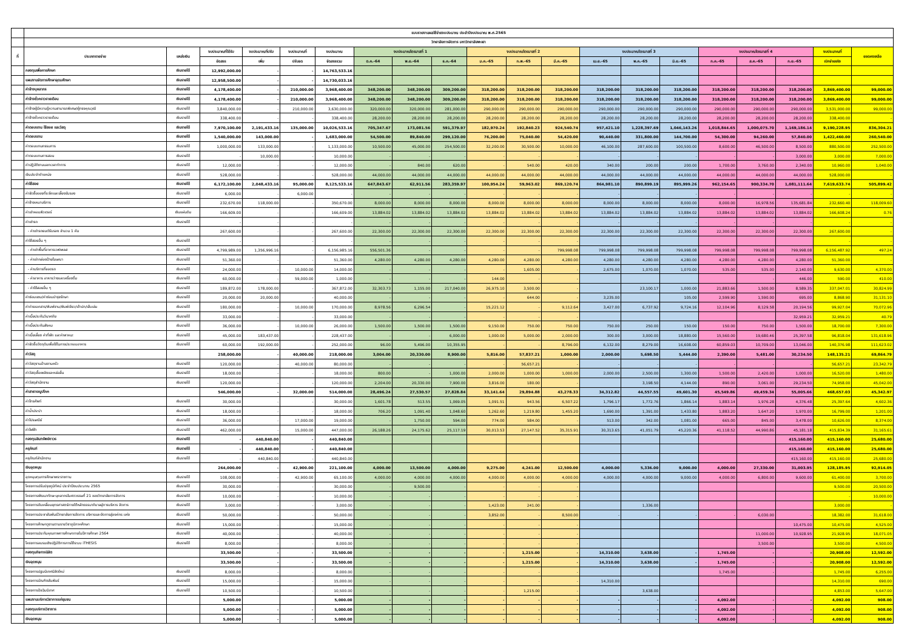| | แบบรายงานผลใช้จ่ายงบประมาณ ประจำปีงบประมาณ พ.ศ.2565 | | | | | | | | | | | | | | | | | | | |
| --- | --- | --- | --- | --- | --- | --- | --- | --- | --- | --- | --- | --- | --- | --- | --- | --- | --- | --- | --- | --- |
| | วิทยาลัยการจัดการ มหาวิทยาลัยพะเยา | | | | | | | | | | | | | | | | | | | |
| ที่ | ประเภทรายจ่าย | แหล่งเงิน | งบประมาณที่ได้รับ | งบประมาณที่ปรับ | งบประมาณที่ | งบประมาณ | งบประมาณไตรมาสที่ 1 | | | งบประมาณไตรมาสที่ 2 | | | งบประมาณไตรมาสที่ 3 | | | งบประมาณไตรมาสที่ 4 | | | งบประมาณที่ | ยอดคงเหลือ |
| | | | จัดสรร | เพิ่ม | ปรับลด | จัดสรรรวม | ต.ค.-64 | พ.ย.-64 | ธ.ค.-64 | ม.ค.-65 | ก.พ.-65 | มี.ค.-65 | เม.ย.-65 | พ.ค.-65 | มิ.ย.-65 | ก.ค.-65 | ส.ค.-65 | ก.ย.-65 | เบิกจ่ายจริง | |
| | กองทุนเพื่อการศึกษา | เงินรายได้ | 12,992,000.00 | - | - | 14,763,533.16 | | | | | | | | | | | | | | |
| | แผนงานจัดการศึกษาอุดมศึกษา | เงินรายได้ | 12,958,500.00 | - | - | 14,730,033.16 | | | | | | | | | | | | | | |
| | ค่าจ้างบุคลากร | เงินรายได้ | 4,178,400.00 | - | 210,000.00 | 3,968,400.00 | 348,200.00 | 348,200.00 | 309,200.00 | 318,200.00 | 318,200.00 | 318,200.00 | 318,200.00 | 318,200.00 | 318,200.00 | 318,200.00 | 318,200.00 | 318,200.00 | 3,869,400.00 | 99,000.00 |
| | ค่าจ้างชั่วคราวรายเดือน | เงินรายได้ | 4,178,400.00 | - | 210,000.00 | 3,968,400.00 | 348,200.00 | 348,200.00 | 309,200.00 | 318,200.00 | 318,200.00 | 318,200.00 | 318,200.00 | 318,200.00 | 318,200.00 | 318,200.00 | 318,200.00 | 318,200.00 | 3,869,400.00 | 99,000.00 |
| | ค่าจ้างผู้มีความรู้ความสามารถพิเศษ/ผู้ทรงคุณวุฒิ | เงินรายได้ | 3,840,000.00 | - | 210,000.00 | 3,630,000.00 | 320,000.00 | 320,000.00 | 281,000.00 | 290,000.00 | 290,000.00 | 290,000.00 | 290,000.00 | 290,000.00 | 290,000.00 | 290,000.00 | 290,000.00 | 290,000.00 | 3,531,000.00 | 99,000.00 |
| | ค่าจ้างชั่วคราวรายเดือน | เงินรายได้ | 338,400.00 | - | - | 338,400.00 | 28,200.00 | 28,200.00 | 28,200.00 | 28,200.00 | 28,200.00 | 28,200.00 | 28,200.00 | 28,200.00 | 28,200.00 | 28,200.00 | 28,200.00 | 28,200.00 | 338,400.00 | - |
| | ค่าตอบแทน ใช้สอย และวัสดุ | เงินรายได้ | 7,970,100.00 | 2,191,433.16 | 135,000.00 | 10,026,533.16 | 705,347.67 | 173,081.56 | 591,379.97 | 182,970.24 | 192,840.23 | 924,540.74 | 957,421.10 | 1,228,397.69 | 1,046,143.26 | 1,018,844.65 | 1,000,075.70 | 1,169,186.14 | 9,190,228.95 | 836,304.21 |
| | ค่าตอบแทน | เงินรายได้ | 1,540,000.00 | 143,000.00 | - | 1,683,000.00 | 54,500.00 | 89,840.00 | 299,120.00 | 76,200.00 | 75,040.00 | 54,420.00 | 90,440.00 | 331,800.00 | 144,700.00 | 54,300.00 | 94,260.00 | 57,840.00 | 1,422,460.00 | 260,540.00 |
| | ค่าตอบแทนกรรมการ | เงินรายได้ | 1,000,000.00 | 133,000.00 | - | 1,133,000.00 | 10,500.00 | 45,000.00 | 254,500.00 | 32,200.00 | 30,500.00 | 10,000.00 | 46,100.00 | 287,600.00 | 100,500.00 | 8,600.00 | 46,500.00 | 8,500.00 | 880,500.00 | 252,500.00 |
| | ค่าตอบแทนการสอน | เงินรายได้ | - | 10,000.00 | - | 10,000.00 | - | - | - | - | - | - | - | - | - | - | - | 3,000.00 | 3,000.00 | 7,000.00 |
| | ค่าปฏิบัติงานนอกเวลาทำการ | เงินรายได้ | 12,000.00 | - | - | 12,000.00 | - | 840.00 | 620.00 | - | 540.00 | 420.00 | 340.00 | 200.00 | 200.00 | 1,700.00 | 3,760.00 | 2,340.00 | 10,960.00 | 1,040.00 |
| | เงินประจำตำแหน่ง | เงินรายได้ | 528,000.00 | - | - | 528,000.00 | 44,000.00 | 44,000.00 | 44,000.00 | 44,000.00 | 44,000.00 | 44,000.00 | 44,000.00 | 44,000.00 | 44,000.00 | 44,000.00 | 44,000.00 | 44,000.00 | 528,000.00 | - |
| | ค่าใช้สอย | เงินรายได้ | 6,172,100.00 | 2,048,433.16 | 95,000.00 | 8,125,533.16 | 647,843.67 | 62,911.56 | 283,359.97 | 100,954.24 | 59,963.02 | 869,120.74 | 864,981.10 | 890,899.19 | 895,999.26 | 962,154.65 | 900,334.70 | 1,081,111.64 | 7,619,633.74 | 505,899.42 |
| | ค่าจัดซื้อของที่ระลึกและเลี้ยงรับรอง | เงินรายได้ | 6,000.00 | - | 6,000.00 | - | - | - | - | - | - | - | - | - | - | - | - | - | - | - |
| | ค่าจ้างเหมาบริการ | เงินรายได้ | 232,670.00 | 118,000.00 | - | 350,670.00 | 8,000.00 | 8,000.00 | 8,000.00 | 8,000.00 | 8,000.00 | 8,000.00 | 8,000.00 | 8,000.00 | 8,000.00 | 8,000.00 | 16,978.56 | 135,681.84 | 232,660.40 | 118,009.60 |
| | ค่าเช่าคอมพิวเตอร์ | เงินแผ่นดิน | 166,609.00 | - | - | 166,609.00 | 13,884.02 | 13,884.02 | 13,884.02 | 13,884.02 | 13,884.02 | 13,884.02 | 13,884.02 | 13,884.02 | 13,884.02 | 13,884.02 | 13,884.02 | 13,884.02 | 166,608.24 | 0.76 |
| | ค่าเช่ารถ | เงินรายได้ | - | - | - | - | - | - | - | - | - | - | - | - | - | - | - | - | - | - |
| | - ค่าเช่ารถยนต์รับรอง จำนวน 1 คัน | | 267,600.00 | - | - | 267,600.00 | 22,300.00 | 22,300.00 | 22,300.00 | 22,300.00 | 22,300.00 | 22,300.00 | 22,300.00 | 22,300.00 | 22,300.00 | 22,300.00 | 22,300.00 | 22,300.00 | 267,600.00 | - |
| | ค่าใช้สอยอื่น ๆ | เงินรายได้ | - | - | - | - | - | - | - | - | - | - | | | | | | | - | - |
| | - ค่าเช่าพื้นที่อาคารเวฟเพลส | เงินรายได้ | 4,799,989.00 | 1,356,996.16 | - | 6,156,985.16 | 556,501.36 | - | - | - | - | 799,998.08 | 799,998.08 | 799,998.08 | 799,998.08 | 799,998.08 | 799,998.08 | 799,998.08 | 6,156,487.92 | 497.24 |
| | - ค่าเช่ากล่องป้ายโฆษณา | เงินรายได้ | 51,360.00 | - | - | 51,360.00 | 4,280.00 | 4,280.00 | 4,280.00 | 4,280.00 | 4,280.00 | 4,280.00 | 4,280.00 | 4,280.00 | 4,280.00 | 4,280.00 | 4,280.00 | 4,280.00 | 51,360.00 | - |
| | - ค่าบริการที่จอดรถ | เงินรายได้ | 24,000.00 | - | 10,000.00 | 14,000.00 | - | - | - | - | 1,605.00 | - | 2,675.00 | 1,070.00 | 1,070.00 | 535.00 | 535.00 | 2,140.00 | 9,630.00 | 4,370.00 |
| | - ค่าอาหาร อาหารว่างและเครื่องดื่ม | เงินรายได้ | 60,000.00 | - | 59,000.00 | 1,000.00 | - | - | - | 144.00 | - | - | | | | | - | 446.00 | 590.00 | 410.00 |
| | - ค่าใช้สอยอื่น ๆ | เงินรายได้ | 189,872.00 | 178,000.00 | - | 367,872.00 | 32,303.73 | 1,155.00 | 217,040.00 | 26,975.10 | 3,500.00 | - | | 23,100.17 | 1,000.00 | 21,883.66 | 1,500.00 | 8,589.35 | 337,047.01 | 30,824.99 |
| | ค่าซ่อมแซม/ค่าซ่อมบำรุงรักษา | เงินรายได้ | 20,000.00 | 20,000.00 | - | 40,000.00 | - | - | - | - | 644.00 | - | 3,235.00 | | 105.00 | 2,599.90 | 1,590.00 | 695.00 | 8,868.90 | 31,131.10 |
| | ค่าถ่ายเอกสาร/พิมพ์งาน/พิมพ์เขียว/เข้าปก/เย็บเล่ม | เงินรายได้ | 180,000.00 | - | 10,000.00 | 170,000.00 | 8,978.56 | 6,296.54 | - | 15,221.12 | - | 9,112.64 | 3,427.00 | 6,737.92 | 9,724.16 | 12,104.96 | 8,129.58 | 20,194.56 | 99,927.04 | 70,072.96 |
| | ค่าเบี้ยประกันวินาศภัย | เงินรายได้ | 33,000.00 | - | - | 33,000.00 | - | - | - | - | - | - | | | | | | 32,959.21 | 32,959.21 | 40.79 |
| | ค่าเบี้ยประกันสังคม | เงินรายได้ | 36,000.00 | - | 10,000.00 | 26,000.00 | 1,500.00 | 1,500.00 | 1,500.00 | 9,150.00 | 750.00 | 750.00 | 750.00 | 250.00 | 150.00 | 150.00 | 750.00 | 1,500.00 | 18,700.00 | 7,300.00 |
| | ค่าเบี้ยเลี้ยง ค่าที่พัก และค่าพาหนะ | เงินรายได้ | 45,000.00 | 183,437.00 | - | 228,437.00 | - | - | 6,000.00 | 1,000.00 | 5,000.00 | 2,000.00 | 300.00 | 3,000.00 | 18,880.00 | 15,560.00 | 19,680.46 | 25,397.58 | 96,818.04 | 131,618.96 |
| | ค่าจัดซื้อวัตถุดิบเพื่อใช้ในการประกอบอาหาร | เงินรายได้ | 60,000.00 | 192,000.00 | - | 252,000.00 | 96.00 | 5,496.00 | 10,355.95 | - | - | 8,796.00 | 6,132.00 | 8,279.00 | 16,608.00 | 60,859.03 | 10,709.00 | 13,046.00 | 140,376.98 | 111,623.02 |
| | ค่าวัสดุ | | 258,000.00 | - | 40,000.00 | 218,000.00 | 3,004.00 | 20,330.00 | 8,900.00 | 5,816.00 | 57,837.21 | 1,000.00 | 2,000.00 | 5,698.50 | 5,444.00 | 2,390.00 | 5,481.00 | 30,234.50 | 148,135.21 | 69,864.79 |
| | ค่าวัสดุงานบ้านงานครัว | เงินรายได้ | 120,000.00 | - | 40,000.00 | 80,000.00 | - | - | - | - | 56,657.21 | - | - | - | - | - | - | - | 56,657.21 | 23,342.79 |
| | ค่าวัสดุเชื้อเพลิงและหล่อลื่น | เงินรายได้ | 18,000.00 | - | - | 18,000.00 | 800.00 | - | 1,000.00 | 2,000.00 | 1,000.00 | 1,000.00 | 2,000.00 | 2,500.00 | 1,300.00 | 1,500.00 | 2,420.00 | 1,000.00 | 16,520.00 | 1,480.00 |
| | ค่าวัสดุสำนักงาน | เงินรายได้ | 120,000.00 | - | - | 120,000.00 | 2,204.00 | 20,330.00 | 7,900.00 | 3,816.00 | 180.00 | - | | 3,198.50 | 4,144.00 | 890.00 | 3,061.00 | 29,234.50 | 74,958.00 | 45,042.00 |
| | ค่าสาธารณูปโภค | | 546,000.00 | - | 32,000.00 | 514,000.00 | 28,496.24 | 27,530.57 | 27,828.84 | 33,141.64 | 29,894.88 | 43,278.33 | 34,312.82 | 44,557.55 | 49,601.30 | 45,549.86 | 49,459.34 | 55,005.66 | 468,657.03 | 45,342.97 |
| | ค่าโทรศัพท์ | เงินรายได้ | 30,000.00 | - | - | 30,000.00 | 1,601.78 | 513.55 | 1,069.05 | 1,091.51 | 943.56 | 6,507.22 | 1,796.17 | 1,772.76 | 1,866.14 | 1,883.14 | 1,976.28 | 4,376.48 | 25,397.64 | 4,602.36 |
| | ค่าน้ำประปา | เงินรายได้ | 18,000.00 | - | - | 18,000.00 | 706.20 | 1,091.40 | 1,048.60 | 1,262.60 | 1,219.80 | 1,455.20 | 1,690.00 | 1,391.00 | 1,433.80 | 1,883.20 | 1,647.20 | 1,970.00 | 16,799.00 | 1,201.00 |
| | ค่าไปรษณีย์ | เงินรายได้ | 36,000.00 | - | 17,000.00 | 19,000.00 | - | 1,750.00 | 594.00 | 774.00 | 584.00 | - | 513.00 | 342.00 | 1,081.00 | 665.00 | 845.00 | 3,478.00 | 10,626.00 | 8,374.00 |
| | ค่าไฟฟ้า | เงินรายได้ | 462,000.00 | - | 15,000.00 | 447,000.00 | 26,188.26 | 24,175.62 | 25,117.19 | 30,013.53 | 27,147.52 | 35,315.91 | 30,313.65 | 41,051.79 | 45,220.36 | 41,118.52 | 44,990.86 | 45,181.18 | 415,834.39 | 31,165.61 |
| | กองทุนสินทรัพย์ถาวร | เงินรายได้ | - | 440,840.00 | - | 440,840.00 | | | | | | | | | | | | 415,160.00 | 415,160.00 | 25,680.00 |
| | ครุภัณฑ์ | เงินรายได้ | - | 440,840.00 | - | 440,840.00 | | | | | | | | | | | | 415,160.00 | 415,160.00 | 25,680.00 |
| | ครุภัณฑ์สำนักงาน | เงินรายได้ | - | 440,840.00 | - | 440,840.00 | | | | | | | | | | | | 415,160.00 | 415,160.00 | 25,680.00 |
| | เงินอุดหนุน | | 264,000.00 | - | 42,900.00 | 221,100.00 | 4,000.00 | 13,500.00 | 4,000.00 | 9,275.00 | 4,241.00 | 12,500.00 | 4,000.00 | 5,336.00 | 9,000.00 | 4,000.00 | 27,330.00 | 31,003.95 | 128,185.95 | 92,914.05 |
| | อุดหนุนทุนการศึกษาพระราชทาน | เงินรายได้ | 108,000.00 | - | 42,900.00 | 65,100.00 | 4,000.00 | 4,000.00 | 4,000.00 | 4,000.00 | 4,000.00 | 4,000.00 | 4,000.00 | 4,000.00 | 9,000.00 | 4,000.00 | 6,800.00 | 9,600.00 | 61,400.00 | 3,700.00 |
| | โครงการปรับปรุงภูมิทัศน์ ประจำปีงบประมาณ 2565 | เงินรายได้ | 30,000.00 | - | - | 30,000.00 | - | 9,500.00 | - | - | - | - | | | | | | | 9,500.00 | 20,500.00 |
| | โครงการพัฒนาทักษะบุคลากรในศตวรรษที่ 21 ของวิทยาลัยการจัดการ | เงินรายได้ | 10,000.00 | - | - | 10,000.00 | - | - | - | - | - | - | | | | | | | - | 10,000.00 |
| | โครงการขับเคลื่อนยุทธศาสตร์ภายใต้หลักธรรมาภิบาลสู่การบริหาร จัดการ | เงินรายได้ | 3,000.00 | - | - | 3,000.00 | - | - | - | 1,423.00 | 241.00 | - | | 1,336.00 | | | | | 3,000.00 | - |
| | โครงการประชาสัมพันธ์วิทยาลัยการจัดการ บริหารและจัดการสู่องค์กร แห่ง | เงินรายได้ | 50,000.00 | - | - | 50,000.00 | - | - | - | 3,852.00 | - | 8,500.00 | - | - | - | - | 6,030.00 | - | 18,382.00 | 31,618.00 |
| | โครงการศึกษาดูงานตามรายวิชาภูมิภาคศึกษา | เงินรายได้ | 15,000.00 | - | - | 15,000.00 | - | - | - | - | - | - | | | | | | 10,475.00 | 10,475.00 | 4,525.00 |
| | โครงการประกันคุณภาพการศึกษาภายในปีการศึกษา 2564 | เงินรายได้ | 40,000.00 | - | - | 40,000.00 | - | - | - | - | - | - | | | | | 11,000.00 | 10,928.95 | 21,928.95 | 18,071.05 |
| | โครงการอบรมเชิงปฏิบัติการการใช้ระบบ iTHESIS | เงินรายได้ | 8,000.00 | - | - | 8,000.00 | - | - | - | - | - | - | | | | | 3,500.00 | | 3,500.00 | 4,500.00 |
| | กองทุนกิจการนิสิต | | 33,500.00 | - | - | 33,500.00 | - | - | - | - | 1,215.00 | - | 14,310.00 | 3,638.00 | - | 1,745.00 | - | - | 20,908.00 | 12,592.00 |
| | เงินอุดหนุน | | 33,500.00 | - | - | 33,500.00 | - | - | - | - | 1,215.00 | - | 14,310.00 | 3,638.00 | - | 1,745.00 | - | - | 20,908.00 | 12,592.00 |
| | โครงการปฐมนิเทศนิสิตใหม่ | เงินรายได้ | 8,000.00 | - | - | 8,000.00 | - | - | - | - | - | - | | | | 1,745.00 | - | - | 1,745.00 | 6,255.00 |
| | โครงการบัณฑิตสัมพันธ์ | เงินรายได้ | 15,000.00 | - | - | 15,000.00 | - | - | - | - | - | - | 14,310.00 | | | | | | 14,310.00 | 690.00 |
| | โครงการปัจฉิมนิเทศ | เงินรายได้ | 10,500.00 | - | - | 10,500.00 | - | - | - | - | 1,215.00 | - | | 3,638.00 | | | | | 4,853.00 | 5,647.00 |
| | แผนงานบริการวิชาการแก่ชุมชน | | 5,000.00 | | | 5,000.00 | - | - | - | - | - | - | - | - | - | 4,092.00 | - | - | 4,092.00 | 908.00 |
| | กองทุนบริการวิชาการ | | 5,000.00 | - | - | 5,000.00 | - | - | - | - | - | - | - | - | - | 4,092.00 | - | - | 4,092.00 | 908.00 |
| | เงินอุดหนุน | | 5,000.00 | - | - | 5,000.00 | - | - | - | - | - | - | - | - | - | 4,092.00 | - | - | 4,092.00 | 908.00 |